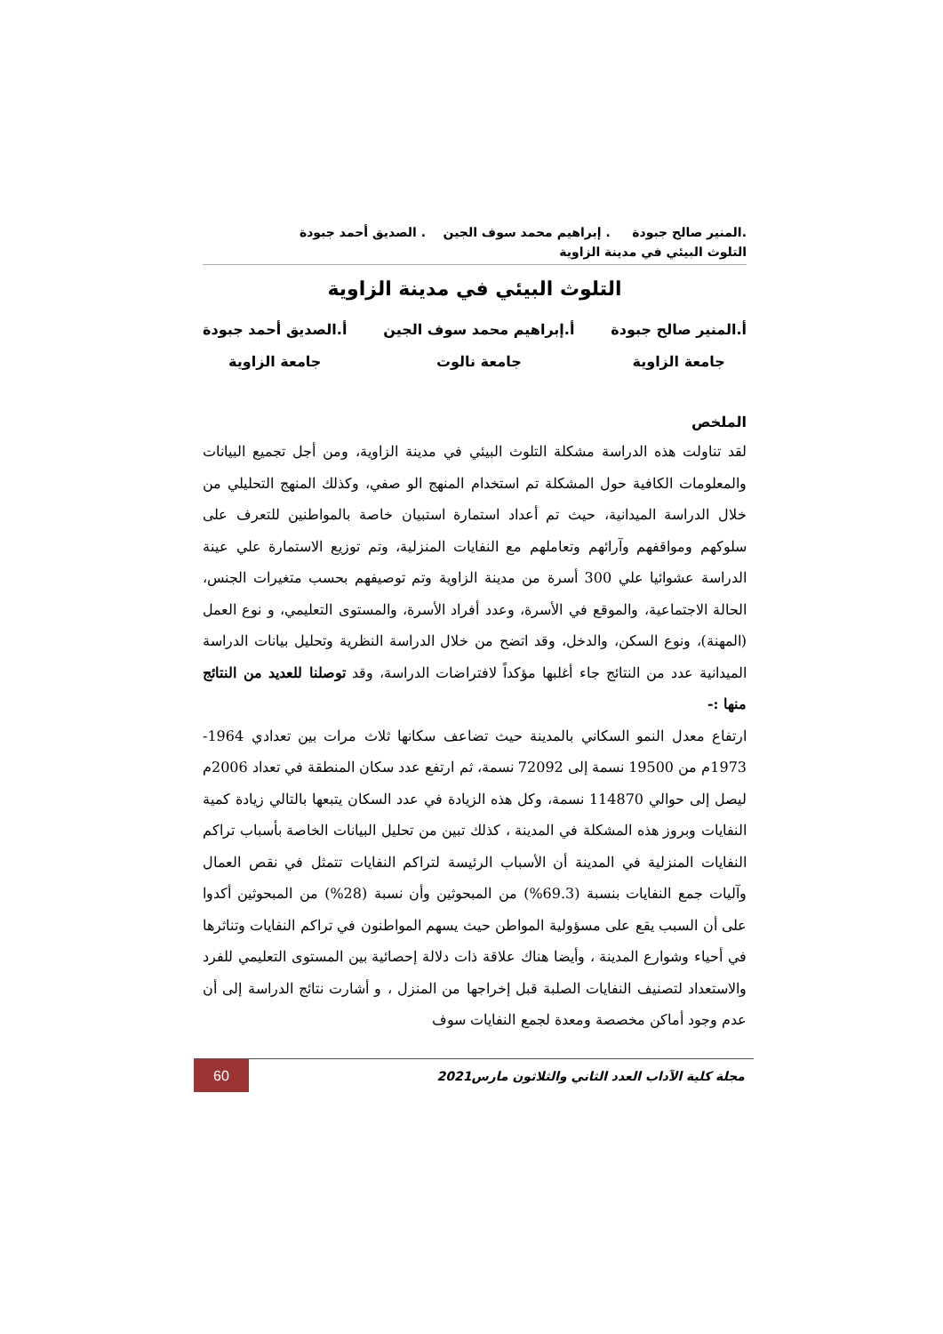.المنير صالح جبودة . إبراهيم محمد سوف الجين . الصديق أحمد جبودة
التلوث البيئي في مدينة الزاوية
التلوث البيئي في مدينة الزاوية
أ.المنير صالح جبودة
جامعة الزاوية
أ.إبراهيم محمد سوف الجين
جامعة نالوت
أ.الصديق أحمد جبودة
جامعة الزاوية
الملخص
لقد تناولت هذه الدراسة مشكلة التلوث البيئي في مدينة الزاوية، ومن أجل تجميع البيانات والمعلومات الكافية حول المشكلة تم استخدام المنهج الو صفي، وكذلك المنهج التحليلي من خلال الدراسة الميدانية، حيث تم أعداد استمارة استبيان خاصة بالمواطنين للتعرف على سلوكهم ومواقفهم وآرائهم وتعاملهم مع النفايات المنزلية، وتم توزيع الاستمارة علي عينة الدراسة عشوائيا علي 300 أسرة من مدينة الزاوية وتم توصيفهم بحسب متغيرات الجنس، الحالة الاجتماعية، والموقع في الأسرة، وعدد أفراد الأسرة، والمستوى التعليمي، و نوع العمل (المهنة)، ونوع السكن، والدخل، وقد اتضح من خلال الدراسة النظرية وتحليل بيانات الدراسة الميدانية عدد من النتائج جاء أغلبها مؤكداً لافتراضات الدراسة، وقد توصلنا للعديد من النتائج منها :-
ارتفاع معدل النمو السكاني بالمدينة حيث تضاعف سكانها ثلاث مرات بين تعدادي 1964-1973م من 19500 نسمة إلى 72092 نسمة، ثم ارتفع عدد سكان المنطقة في تعداد 2006م ليصل إلى حوالي 114870 نسمة، وكل هذه الزيادة في عدد السكان يتبعها بالتالي زيادة كمية النفايات وبروز هذه المشكلة في المدينة ، كذلك تبين من تحليل البيانات الخاصة بأسباب تراكم النفايات المنزلية في المدينة أن الأسباب الرئيسة لتراكم النفايات تتمثل في نقص العمال وآليات جمع النفايات بنسبة (69.3%) من المبحوثين وأن نسبة (28%) من المبحوثين أكدوا على أن السبب يقع على مسؤولية المواطن حيث يسهم المواطنون في تراكم النفايات وتناثرها في أحياء وشوارع المدينة ، وأيضا هناك علاقة ذات دلالة إحصائية بين المستوى التعليمي للفرد والاستعداد لتصنيف النفايات الصلبة قبل إخراجها من المنزل ، و أشارت نتائج الدراسة إلى أن عدم وجود أماكن مخصصة ومعدة لجمع النفايات سوف
مجلة كلية الآداب العدد الثاني والثلاثون مارس2021
60